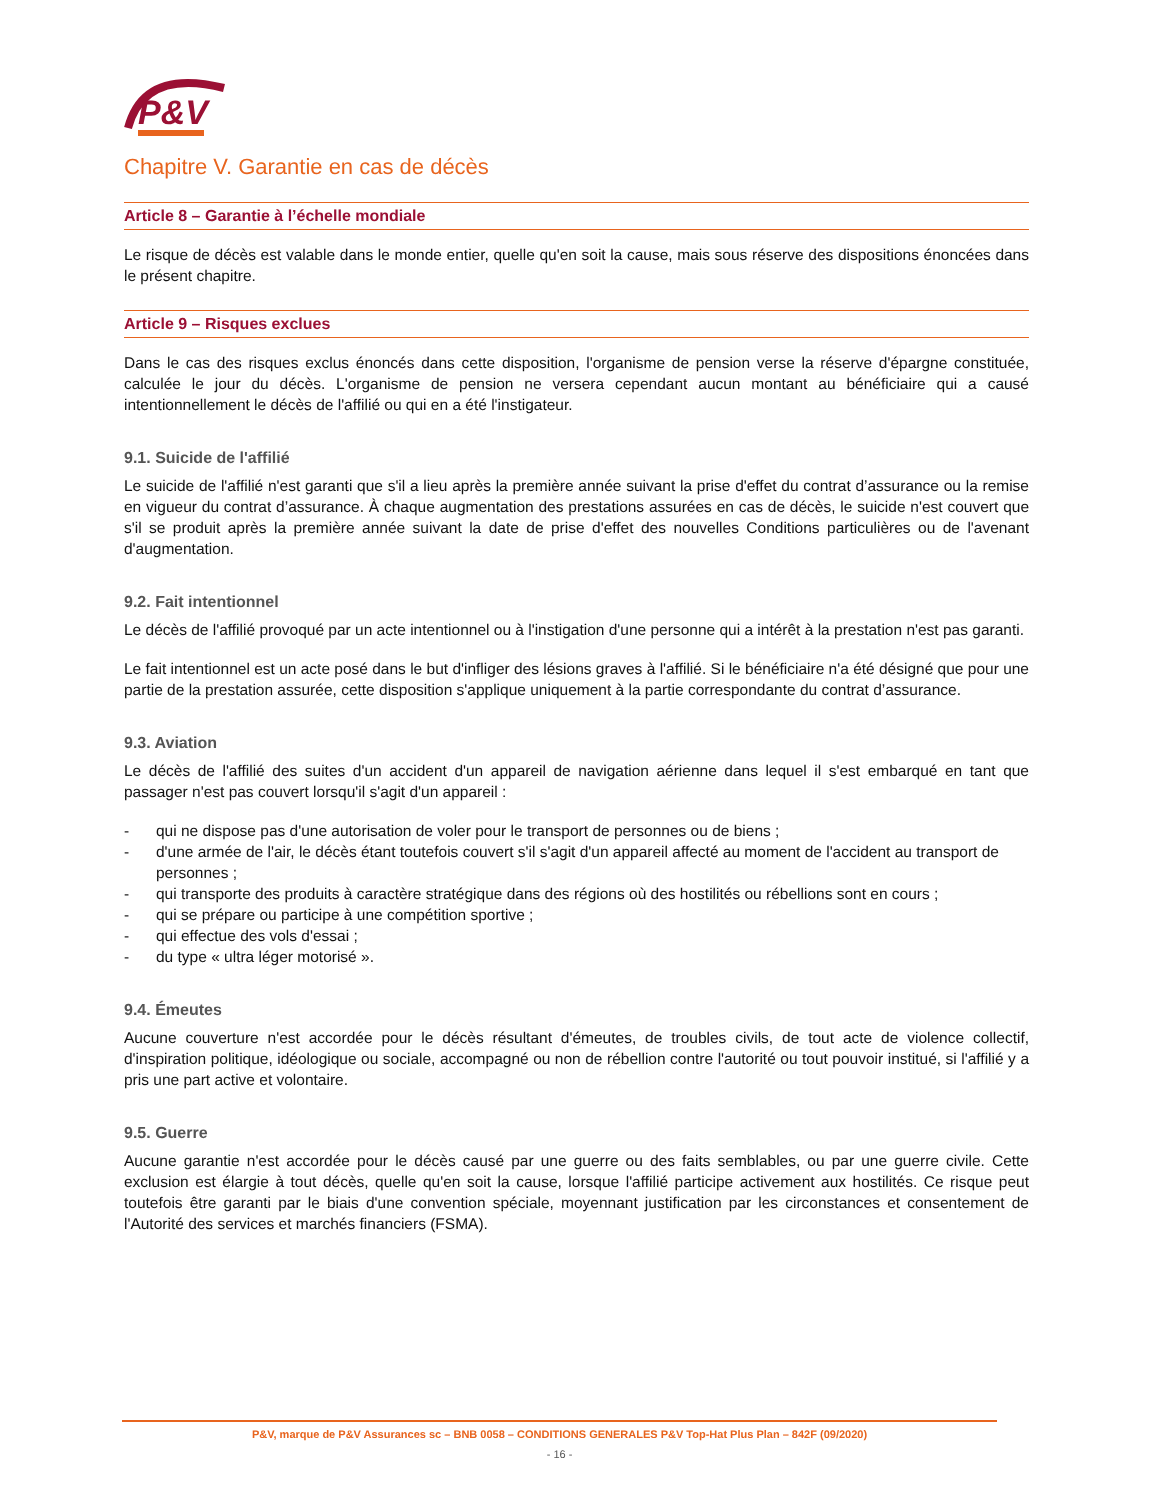P&V
Chapitre V. Garantie en cas de décès
Article 8 – Garantie à l’échelle mondiale
Le risque de décès est valable dans le monde entier, quelle qu'en soit la cause, mais sous réserve des dispositions énoncées dans le présent chapitre.
Article 9 – Risques exclues
Dans le cas des risques exclus énoncés dans cette disposition, l'organisme de pension verse la réserve d'épargne constituée, calculée le jour du décès. L'organisme de pension ne versera cependant aucun montant au bénéficiaire qui a causé intentionnellement le décès de l'affilié ou qui en a été l'instigateur.
9.1. Suicide de l'affilié
Le suicide de l'affilié n'est garanti que s'il a lieu après la première année suivant la prise d'effet du contrat d’assurance ou la remise en vigueur du contrat d’assurance. À chaque augmentation des prestations assurées en cas de décès, le suicide n'est couvert que s'il se produit après la première année suivant la date de prise d'effet des nouvelles Conditions particulières ou de l'avenant d'augmentation.
9.2. Fait intentionnel
Le décès de l'affilié provoqué par un acte intentionnel ou à l'instigation d'une personne qui a intérêt à la prestation n'est pas garanti.
Le fait intentionnel est un acte posé dans le but d'infliger des lésions graves à l'affilié. Si le bénéficiaire n'a été désigné que pour une partie de la prestation assurée, cette disposition s'applique uniquement à la partie correspondante du contrat d’assurance.
9.3. Aviation
Le décès de l'affilié des suites d'un accident d'un appareil de navigation aérienne dans lequel il s'est embarqué en tant que passager n'est pas couvert lorsqu'il s'agit d'un appareil :
- qui ne dispose pas d'une autorisation de voler pour le transport de personnes ou de biens ;
- d'une armée de l'air, le décès étant toutefois couvert s'il s'agit d'un appareil affecté au moment de l'accident au transport de personnes ;
- qui transporte des produits à caractère stratégique dans des régions où des hostilités ou rébellions sont en cours ;
- qui se prépare ou participe à une compétition sportive ;
- qui effectue des vols d'essai ;
- du type « ultra léger motorisé ».
9.4. Émeutes
Aucune couverture n'est accordée pour le décès résultant d'émeutes, de troubles civils, de tout acte de violence collectif, d'inspiration politique, idéologique ou sociale, accompagné ou non de rébellion contre l'autorité ou tout pouvoir institué, si l'affilié y a pris une part active et volontaire.
9.5. Guerre
Aucune garantie n'est accordée pour le décès causé par une guerre ou des faits semblables, ou par une guerre civile. Cette exclusion est élargie à tout décès, quelle qu'en soit la cause, lorsque l'affilié participe activement aux hostilités. Ce risque peut toutefois être garanti par le biais d'une convention spéciale, moyennant justification par les circonstances et consentement de l'Autorité des services et marchés financiers (FSMA).
P&V, marque de P&V Assurances sc – BNB 0058 – CONDITIONS GENERALES P&V Top-Hat Plus Plan – 842F (09/2020)
- 16 -